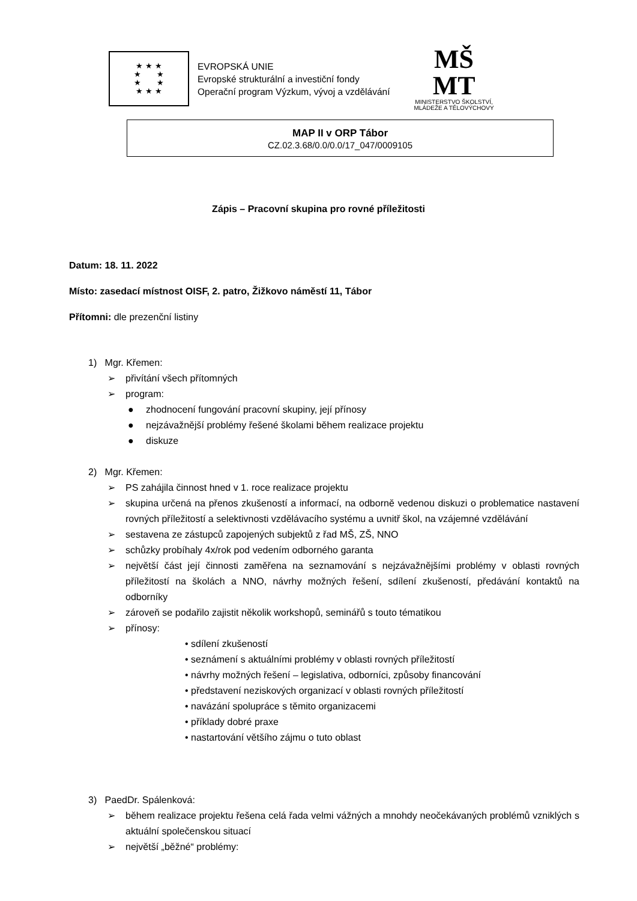★ ★ ★
★ ★
★ ★
★ ★ ★
EVROPSKÁ UNIE
Evropské strukturální a investiční fondy
Operační program Výzkum, vývoj a vzdělávání
MŠ
MT
MINISTERSTVO ŠKOLSTVÍ,
MLÁDEŽE A TĚLOVÝCHOVY
MAP II v ORP Tábor
CZ.02.3.68/0.0/0.0/17_047/0009105
Zápis – Pracovní skupina pro rovné příležitosti
Datum: 18. 11. 2022
Místo: zasedací místnost OISF, 2. patro, Žižkovo náměstí 11, Tábor
Přítomni: dle prezenční listiny
1) Mgr. Křemen:
➢ přivítání všech přítomných
➢ program:
● zhodnocení fungování pracovní skupiny, její přínosy
● nejzávažnější problémy řešené školami během realizace projektu
● diskuze
2) Mgr. Křemen:
➢ PS zahájila činnost hned v 1. roce realizace projektu
➢ skupina určená na přenos zkušeností a informací, na odborně vedenou diskuzi o problematice nastavení rovných příležitostí a selektivnosti vzdělávacího systému a uvnitř škol, na vzájemné vzdělávání
➢ sestavena ze zástupců zapojených subjektů z řad MŠ, ZŠ, NNO
➢ schůzky probíhaly 4x/rok pod vedením odborného garanta
➢ největší část její činnosti zaměřena na seznamování s nejzávažnějšími problémy v oblasti rovných příležitostí na školách a NNO, návrhy možných řešení, sdílení zkušeností, předávání kontaktů na odborníky
➢ zároveň se podařilo zajistit několik workshopů, seminářů s touto tématikou
➢ přínosy:
• sdílení zkušeností
• seznámení s aktuálními problémy v oblasti rovných příležitostí
• návrhy možných řešení – legislativa, odborníci, způsoby financování
• představení neziskových organizací v oblasti rovných příležitostí
• navázání spolupráce s těmito organizacemi
• příklady dobré praxe
• nastartování většího zájmu o tuto oblast
3) PaedDr. Spálenková:
➢ během realizace projektu řešena celá řada velmi vážných a mnohdy neočekávaných problémů vzniklých s aktuální společenskou situací
➢ největší „běžné“ problémy: